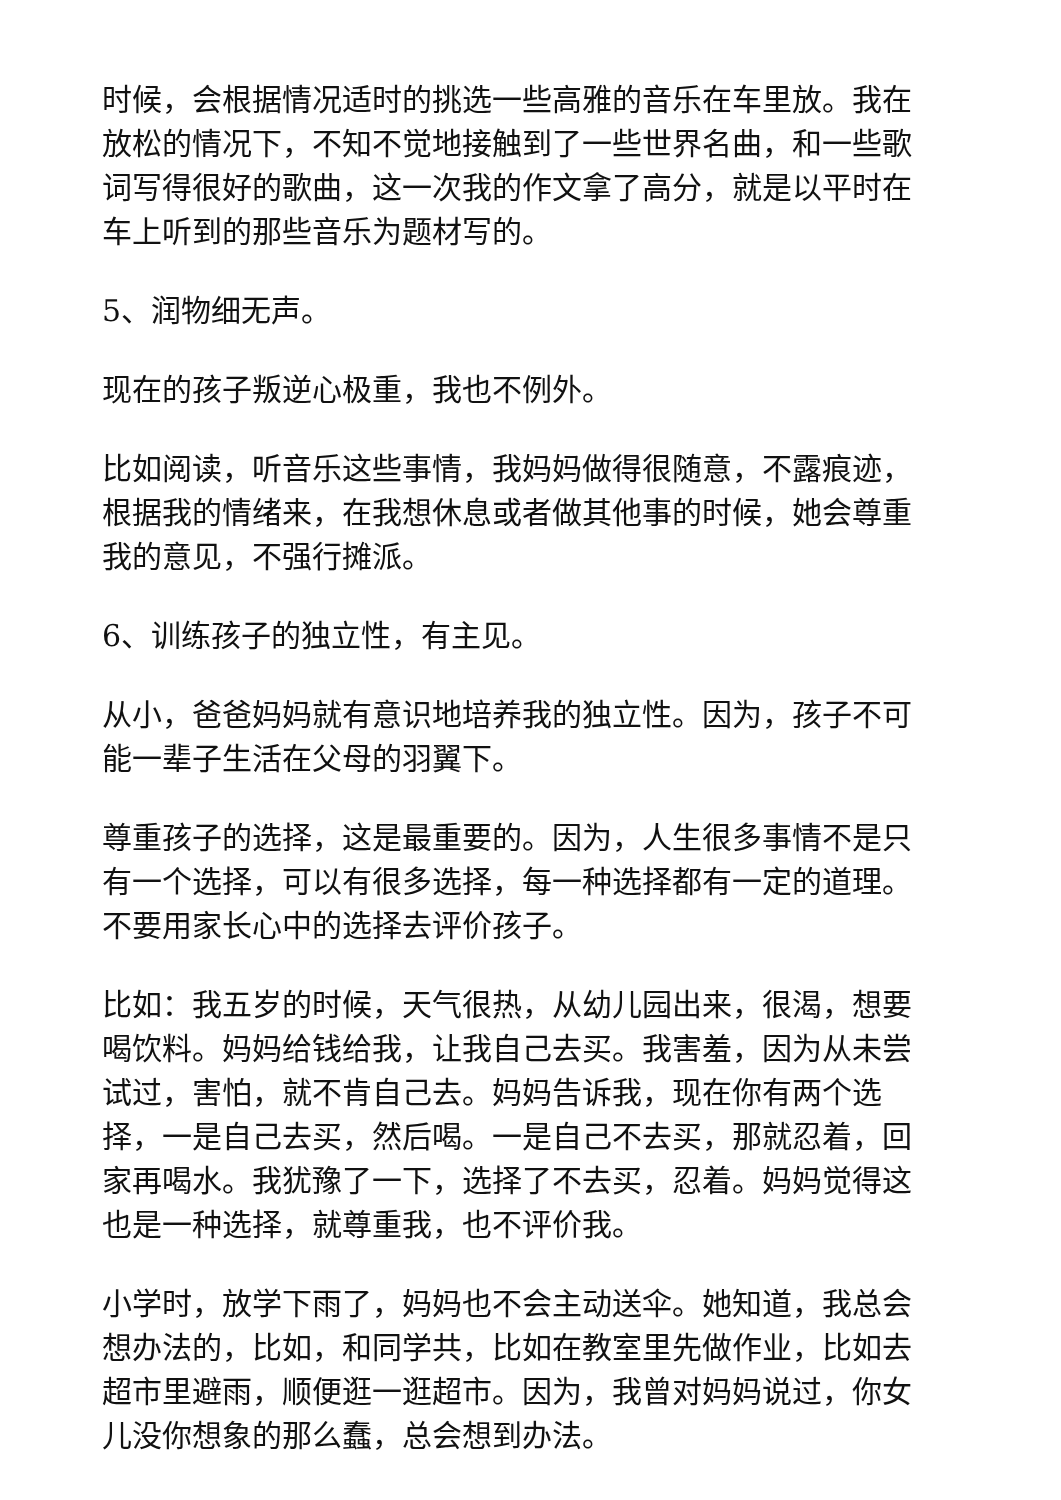时候，会根据情况适时的挑选一些高雅的音乐在车里放。我在放松的情况下，不知不觉地接触到了一些世界名曲，和一些歌词写得很好的歌曲，这一次我的作文拿了高分，就是以平时在车上听到的那些音乐为题材写的。
5、润物细无声。
现在的孩子叛逆心极重，我也不例外。
比如阅读，听音乐这些事情，我妈妈做得很随意，不露痕迹，根据我的情绪来，在我想休息或者做其他事的时候，她会尊重我的意见，不强行摊派。
6、训练孩子的独立性，有主见。
从小，爸爸妈妈就有意识地培养我的独立性。因为，孩子不可能一辈子生活在父母的羽翼下。
尊重孩子的选择，这是最重要的。因为，人生很多事情不是只有一个选择，可以有很多选择，每一种选择都有一定的道理。不要用家长心中的选择去评价孩子。
比如：我五岁的时候，天气很热，从幼儿园出来，很渴，想要喝饮料。妈妈给钱给我，让我自己去买。我害羞，因为从未尝试过，害怕，就不肯自己去。妈妈告诉我，现在你有两个选择，一是自己去买，然后喝。一是自己不去买，那就忍着，回家再喝水。我犹豫了一下，选择了不去买，忍着。妈妈觉得这也是一种选择，就尊重我，也不评价我。
小学时，放学下雨了，妈妈也不会主动送伞。她知道，我总会想办法的，比如，和同学共，比如在教室里先做作业，比如去超市里避雨，顺便逛一逛超市。因为，我曾对妈妈说过，你女儿没你想象的那么蠢，总会想到办法。